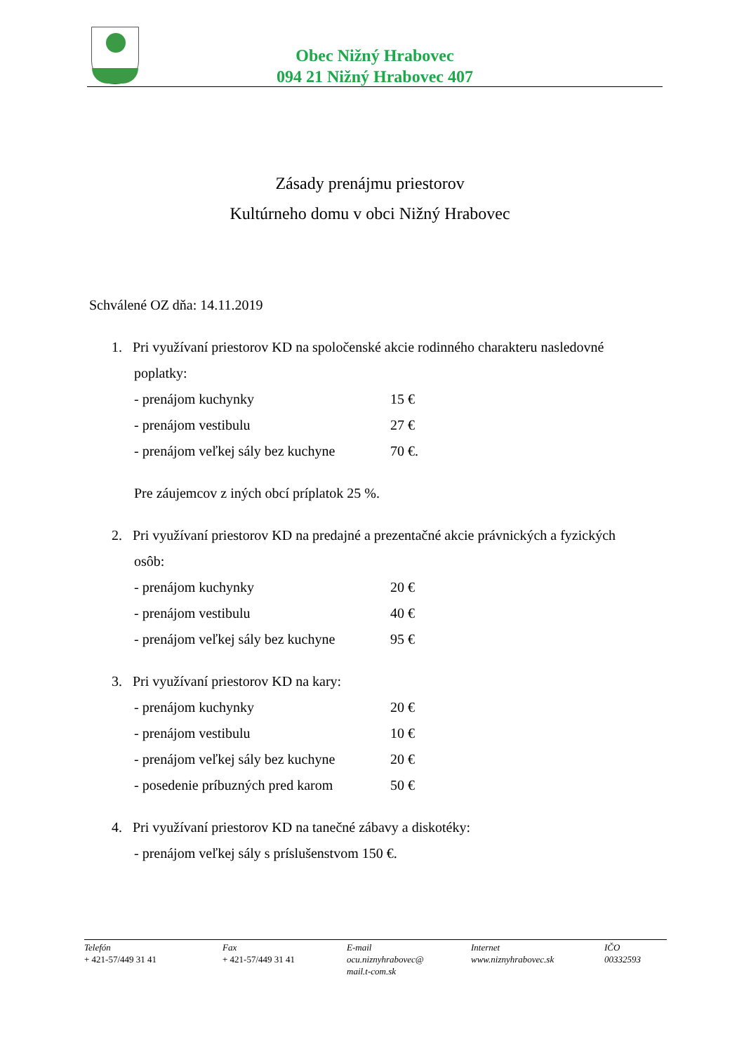Obec Nižný Hrabovec
094 21 Nižný Hrabovec 407
Zásady prenájmu priestorov
Kultúrneho domu v obci Nižný Hrabovec
Schválené OZ dňa: 14.11.2019
1. Pri využívaní priestorov KD na spoločenské akcie rodinného charakteru nasledovné
poplatky:
- prenájom kuchynky 15 €
- prenájom vestibulu 27 €
- prenájom veľkej sály bez kuchyne 70 €.
Pre záujemcov z iných obcí príplatok 25 %.
2. Pri využívaní priestorov KD na predajné a prezentačné akcie právnických a fyzických
osôb:
- prenájom kuchynky 20 €
- prenájom vestibulu 40 €
- prenájom veľkej sály bez kuchyne 95 €
3. Pri využívaní priestorov KD na kary:
- prenájom kuchynky 20 €
- prenájom vestibulu 10 €
- prenájom veľkej sály bez kuchyne 20 €
- posedenie príbuzných pred karom 50 €
4. Pri využívaní priestorov KD na tanečné zábavy a diskotéky:
- prenájom veľkej sály s príslušenstvom 150 €.
Telefón
+ 421-57/449 31 41
Fax
+ 421-57/449 31 41
E-mail
ocu.niznyhrabovec@
mail.t-com.sk
Internet
www.niznyhrabovec.sk
IČO
00332593